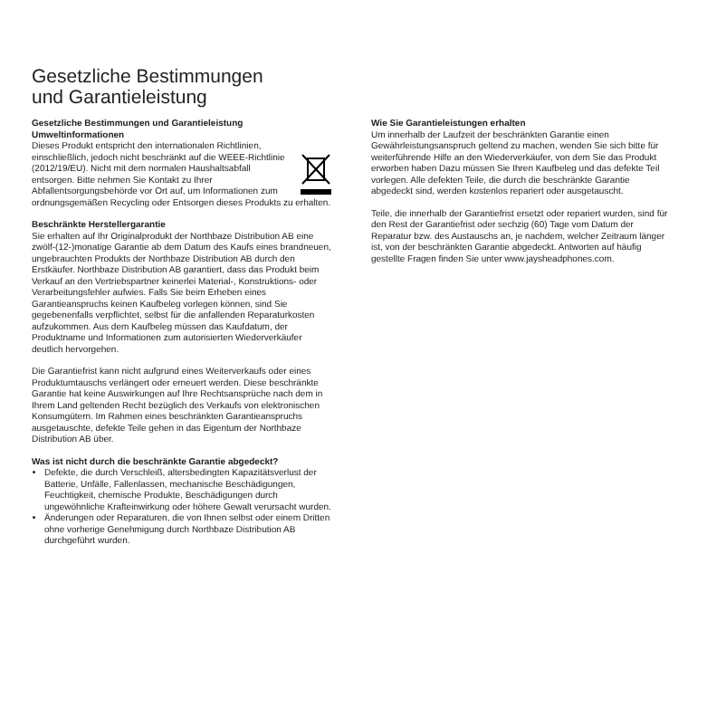Gesetzliche Bestimmungen
und Garantieleistung
Gesetzliche Bestimmungen und Garantieleistung
Umweltinformationen
Dieses Produkt entspricht den internationalen Richtlinien, einschließlich, jedoch nicht beschränkt auf die WEEE-Richtlinie (2012/19/EU). Nicht mit dem normalen Haushaltsabfall entsorgen. Bitte nehmen Sie Kontakt zu Ihrer Abfallentsorgungsbehörde vor Ort auf, um Informationen zum ordnungsgemäßen Recycling oder Entsorgen dieses Produkts zu erhalten.
Beschränkte Herstellergarantie
Sie erhalten auf Ihr Originalprodukt der Northbaze Distribution AB eine zwölf-(12-)monatige Garantie ab dem Datum des Kaufs eines brandneuen, ungebrauchten Produkts der Northbaze Distribution AB durch den Erstkäufer. Northbaze Distribution AB garantiert, dass das Produkt beim Verkauf an den Vertriebspartner keinerlei Material-, Konstruktions- oder Verarbeitungsfehler aufwies. Falls Sie beim Erheben eines Garantieanspruchs keinen Kaufbeleg vorlegen können, sind Sie gegebenenfalls verpflichtet, selbst für die anfallenden Reparaturkosten aufzukommen. Aus dem Kaufbeleg müssen das Kaufdatum, der Produktname und Informationen zum autorisierten Wiederverkäufer deutlich hervorgehen.
Die Garantiefrist kann nicht aufgrund eines Weiterverkaufs oder eines Produktumtauschs verlängert oder erneuert werden. Diese beschränkte Garantie hat keine Auswirkungen auf Ihre Rechtsansprüche nach dem in Ihrem Land geltenden Recht bezüglich des Verkaufs von elektronischen Konsumgütern. Im Rahmen eines beschränkten Garantieanspruchs ausgetauschte, defekte Teile gehen in das Eigentum der Northbaze Distribution AB über.
Was ist nicht durch die beschränkte Garantie abgedeckt?
Defekte, die durch Verschleiß, altersbedingten Kapazitätsverlust der Batterie, Unfälle, Fallenlassen, mechanische Beschädigungen, Feuchtigkeit, chemische Produkte, Beschädigungen durch ungewöhnliche Krafteinwirkung oder höhere Gewalt verursacht wurden.
Änderungen oder Reparaturen, die von Ihnen selbst oder einem Dritten ohne vorherige Genehmigung durch Northbaze Distribution AB durchgeführt wurden.
Wie Sie Garantieleistungen erhalten
Um innerhalb der Laufzeit der beschränkten Garantie einen Gewährleistungsanspruch geltend zu machen, wenden Sie sich bitte für weiterführende Hilfe an den Wiederverkäufer, von dem Sie das Produkt erworben haben Dazu müssen Sie Ihren Kaufbeleg und das defekte Teil vorlegen. Alle defekten Teile, die durch die beschränkte Garantie abgedeckt sind, werden kostenlos repariert oder ausgetauscht.
Teile, die innerhalb der Garantiefrist ersetzt oder repariert wurden, sind für den Rest der Garantiefrist oder sechzig (60) Tage vom Datum der Reparatur bzw. des Austauschs an, je nachdem, welcher Zeitraum länger ist, von der beschränkten Garantie abgedeckt. Antworten auf häufig gestellte Fragen finden Sie unter www.jaysheadphones.com.